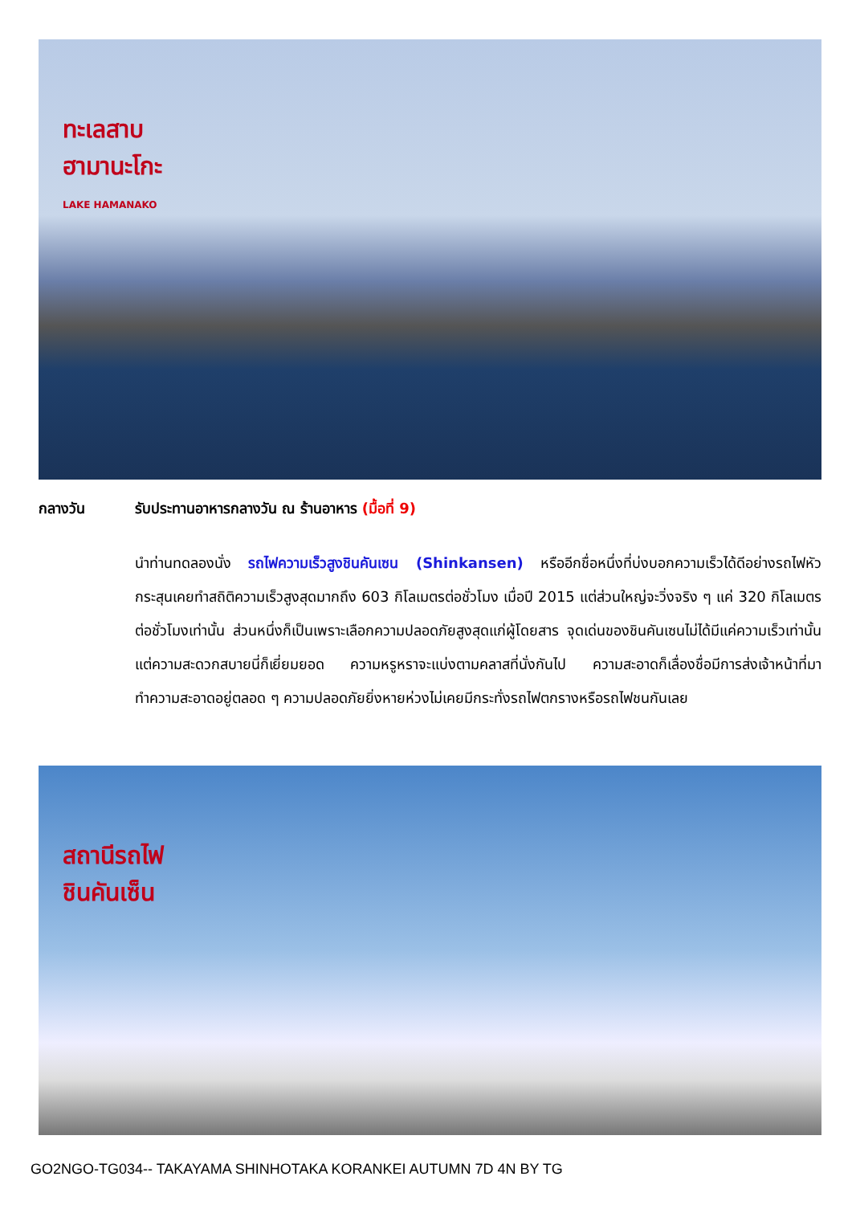ทะเลสาบ
ฮามานะโกะ
LAKE HAMANAKO
กลางวัน รับประทานอาหารกลางวัน ณ ร้านอาหาร (มื้อที่ 9)
นำท่านทดลองนั่ง รถไฟความเร็วสูงชินคันเซน (Shinkansen) หรืออีกชื่อหนึ่งที่บ่งบอกความเร็วได้ดีอย่างรถไฟหัวกระสุนเคยทำสถิติความเร็วสูงสุดมากถึง 603 กิโลเมตรต่อชั่วโมง เมื่อปี 2015 แต่ส่วนใหญ่จะวิ่งจริง ๆ แค่ 320 กิโลเมตรต่อชั่วโมงเท่านั้น ส่วนหนึ่งก็เป็นเพราะเลือกความปลอดภัยสูงสุดแก่ผู้โดยสาร จุดเด่นของชินคันเซนไม่ได้มีแค่ความเร็วเท่านั้นแต่ความสะดวกสบายนี่ก็เยี่ยมยอด ความหรูหราจะแบ่งตามคลาสที่นั่งกันไป ความสะอาดก็เลื่องชื่อมีการส่งเจ้าหน้าที่มาทำความสะอาดอยู่ตลอด ๆ ความปลอดภัยยิ่งหายห่วงไม่เคยมีกระทั่งรถไฟตกรางหรือรถไฟชนกันเลย
สถานีรถไฟ
ชินคันเซ็น
GO2NGO-TG034-- TAKAYAMA SHINHOTAKA KORANKEI AUTUMN 7D 4N BY TG